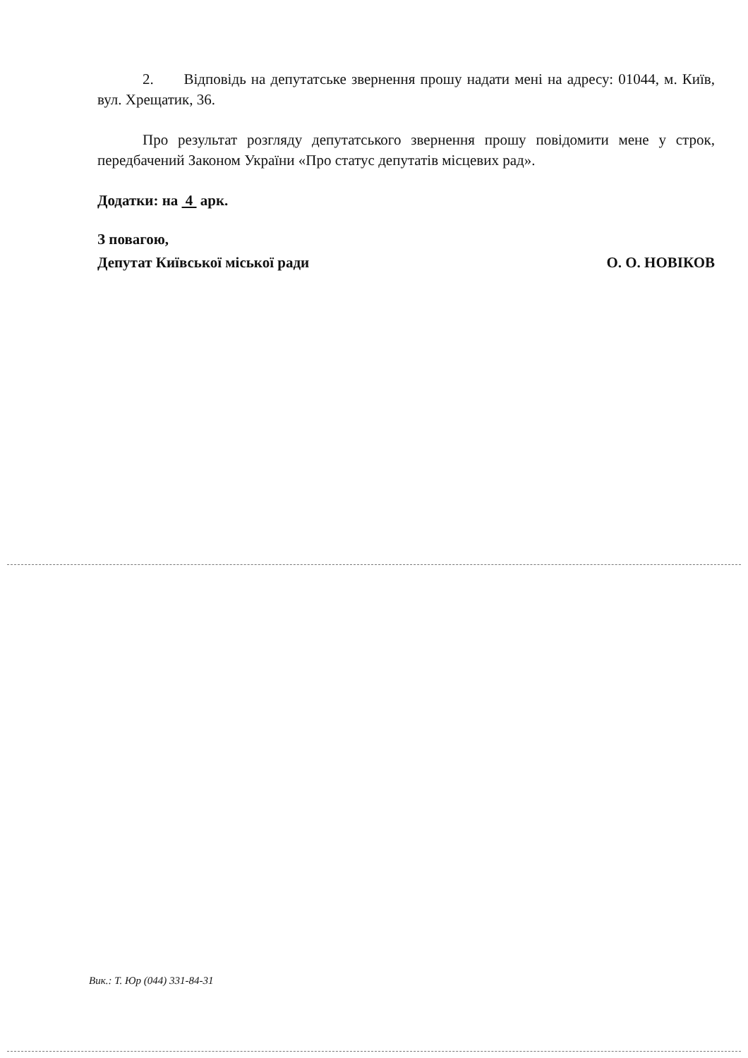2. Відповідь на депутатське звернення прошу надати мені на адресу: 01044, м. Київ, вул. Хрещатик, 36.
Про результат розгляду депутатського звернення прошу повідомити мене у строк, передбачений Законом України «Про статус депутатів місцевих рад».
Додатки: на 4 арк.
З повагою,
Депутат Київської міської ради О. О. НОВІКОВ
Вик.: Т. Юр (044) 331-84-31